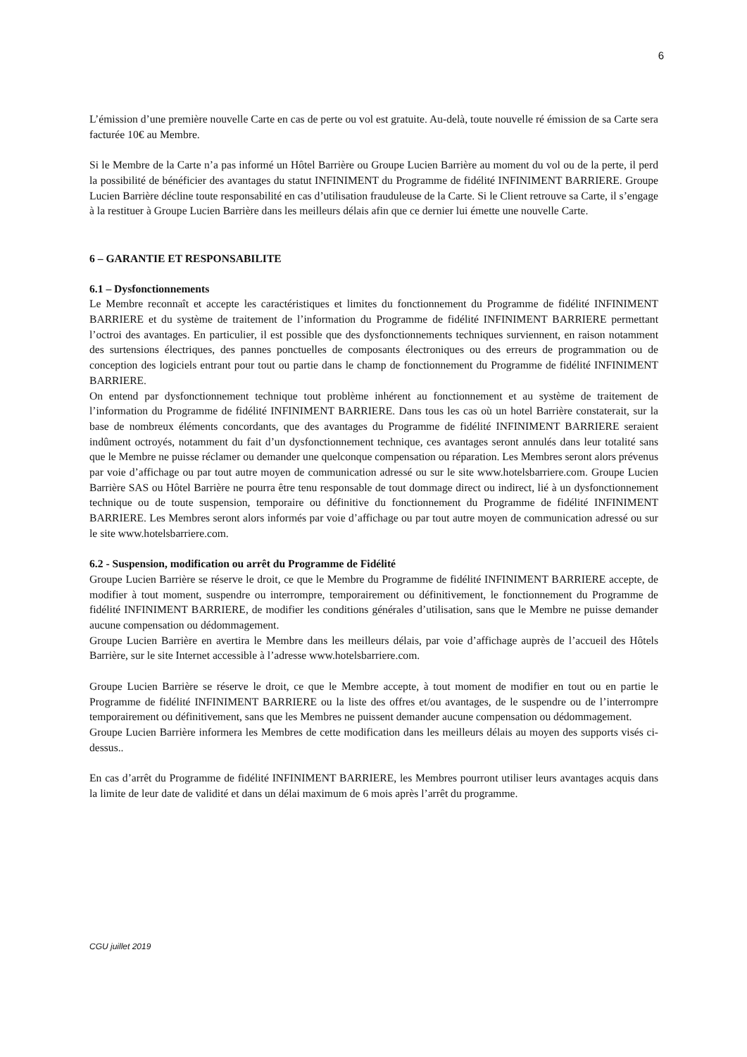6
L’émission d’une première nouvelle Carte en cas de perte ou vol est gratuite. Au-delà, toute nouvelle ré émission de sa Carte sera facturée 10€ au Membre.
Si le Membre de la Carte n’a pas informé un Hôtel Barrière ou Groupe Lucien Barrière au moment du vol ou de la perte, il perd la possibilité de bénéficier des avantages du statut INFINIMENT du Programme de fidélité INFINIMENT BARRIERE. Groupe Lucien Barrière décline toute responsabilité en cas d’utilisation frauduleuse de la Carte. Si le Client retrouve sa Carte, il s’engage à la restituer à Groupe Lucien Barrière dans les meilleurs délais afin que ce dernier lui émette une nouvelle Carte.
6 – GARANTIE ET RESPONSABILITE
6.1 – Dysfonctionnements
Le Membre reconnaît et accepte les caractéristiques et limites du fonctionnement du Programme de fidélité INFINIMENT BARRIERE et du système de traitement de l’information du Programme de fidélité INFINIMENT BARRIERE permettant l’octroi des avantages. En particulier, il est possible que des dysfonctionnements techniques surviennent, en raison notamment des surtensions électriques, des pannes ponctuelles de composants électroniques ou des erreurs de programmation ou de conception des logiciels entrant pour tout ou partie dans le champ de fonctionnement du Programme de fidélité INFINIMENT BARRIERE.
On entend par dysfonctionnement technique tout problème inhérent au fonctionnement et au système de traitement de l’information du Programme de fidélité INFINIMENT BARRIERE. Dans tous les cas où un hotel Barrière constaterait, sur la base de nombreux éléments concordants, que des avantages du Programme de fidélité INFINIMENT BARRIERE seraient indûment octroyés, notamment du fait d’un dysfonctionnement technique, ces avantages seront annulés dans leur totalité sans que le Membre ne puisse réclamer ou demander une quelconque compensation ou réparation. Les Membres seront alors prévenus par voie d’affichage ou par tout autre moyen de communication adressé ou sur le site www.hotelsbarriere.com. Groupe Lucien Barrière SAS ou Hôtel Barrière ne pourra être tenu responsable de tout dommage direct ou indirect, lié à un dysfonctionnement technique ou de toute suspension, temporaire ou définitive du fonctionnement du Programme de fidélité INFINIMENT BARRIERE. Les Membres seront alors informés par voie d’affichage ou par tout autre moyen de communication adressé ou sur le site www.hotelsbarriere.com.
6.2 - Suspension, modification ou arrêt du Programme de Fidélité
Groupe Lucien Barrière se réserve le droit, ce que le Membre du Programme de fidélité INFINIMENT BARRIERE accepte, de modifier à tout moment, suspendre ou interrompre, temporairement ou définitivement, le fonctionnement du Programme de fidélité INFINIMENT BARRIERE, de modifier les conditions générales d’utilisation, sans que le Membre ne puisse demander aucune compensation ou dédommagement.
Groupe Lucien Barrière en avertira le Membre dans les meilleurs délais, par voie d’affichage auprès de l’accueil des Hôtels Barrière, sur le site Internet accessible à l’adresse www.hotelsbarriere.com.
Groupe Lucien Barrière se réserve le droit, ce que le Membre accepte, à tout moment de modifier en tout ou en partie le Programme de fidélité INFINIMENT BARRIERE ou la liste des offres et/ou avantages, de le suspendre ou de l’interrompre temporairement ou définitivement, sans que les Membres ne puissent demander aucune compensation ou dédommagement.
Groupe Lucien Barrière informera les Membres de cette modification dans les meilleurs délais au moyen des supports visés ci-dessus..
En cas d’arrêt du Programme de fidélité INFINIMENT BARRIERE, les Membres pourront utiliser leurs avantages acquis dans la limite de leur date de validité et dans un délai maximum de 6 mois après l’arrêt du programme.
CGU juillet 2019